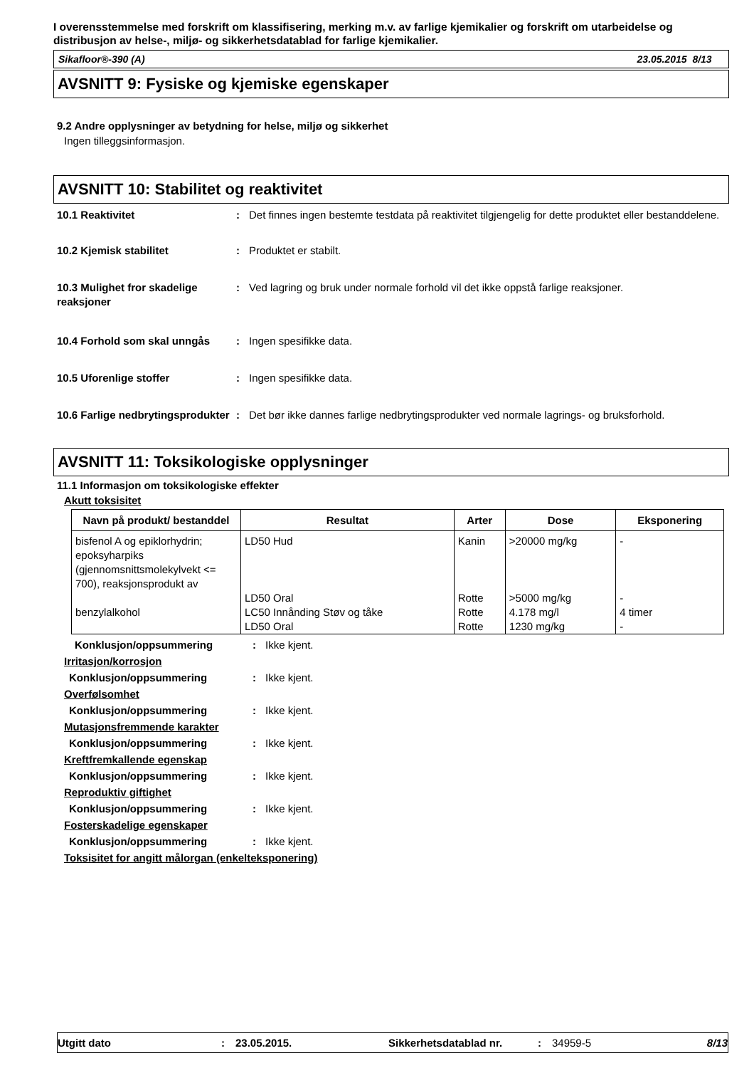I overensstemmelse med forskrift om klassifisering, merking m.v. av farlige kjemikalier og forskrift om utarbeidelse og distribusjon av helse-, miljø- og sikkerhetsdatablad for farlige kjemikalier.
Sikafloor®-390 (A) 23.05.2015 8/13
AVSNITT 9: Fysiske og kjemiske egenskaper
9.2 Andre opplysninger av betydning for helse, miljø og sikkerhet
Ingen tilleggsinformasjon.
AVSNITT 10: Stabilitet og reaktivitet
10.1 Reaktivitet : Det finnes ingen bestemte testdata på reaktivitet tilgjengelig for dette produktet eller bestanddelene.
10.2 Kjemisk stabilitet : Produktet er stabilt.
10.3 Mulighet fror skadelige reaksjoner
: Ved lagring og bruk under normale forhold vil det ikke oppstå farlige reaksjoner.
10.4 Forhold som skal unngås : Ingen spesifikke data.
10.5 Uforenlige stoffer : Ingen spesifikke data.
10.6 Farlige nedbrytingsprodukter
: Det bør ikke dannes farlige nedbrytingsprodukter ved normale lagrings- og bruksforhold.
AVSNITT 11: Toksikologiske opplysninger
11.1 Informasjon om toksikologiske effekter
Akutt toksisitet
| Navn på produkt/ bestanddel | Resultat | Arter | Dose | Eksponering |
| --- | --- | --- | --- | --- |
| bisfenol A og epiklorhydrin; epoksyharpiks (gjennomsnittsmolekylvekt <= 700), reaksjonsprodukt av | LD50 Hud | Kanin | >20000 mg/kg | - |
| | LD50 Oral | Rotte | >5000 mg/kg | - |
| benzylalkohol | LC50 Innånding Støv og tåke | Rotte | 4.178 mg/l | 4 timer |
| | LD50 Oral | Rotte | 1230 mg/kg | - |
Konklusjon/oppsummering : Ikke kjent.
Irritasjon/korrosjon
Konklusjon/oppsummering : Ikke kjent.
Overfølsomhet
Konklusjon/oppsummering : Ikke kjent.
Mutasjonsfremmende karakter
Konklusjon/oppsummering : Ikke kjent.
Kreftfremkallende egenskap
Konklusjon/oppsummering : Ikke kjent.
Reproduktiv giftighet
Konklusjon/oppsummering : Ikke kjent.
Fosterskadelige egenskaper
Konklusjon/oppsummering : Ikke kjent.
Toksisitet for angitt målorgan (enkelteksponering)
Utgitt dato: 23.05.2015. Sikkerhetsdatablad nr.: 34959-5 8/13